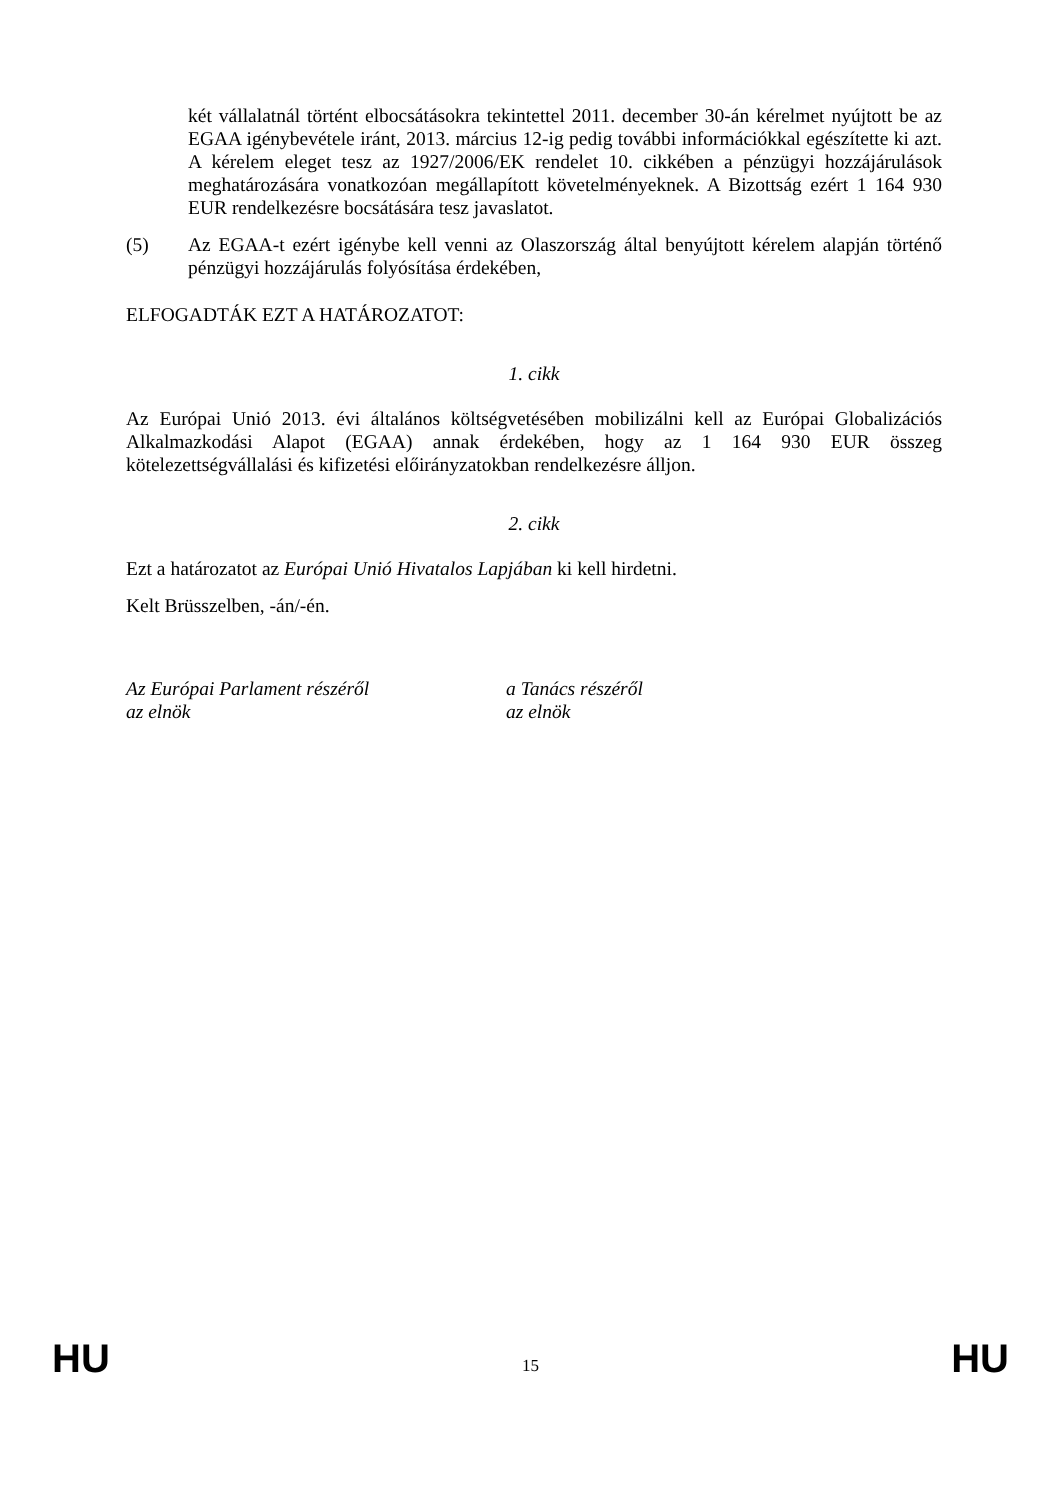két vállalatnál történt elbocsátásokra tekintettel 2011. december 30-án kérelmet nyújtott be az EGAA igénybevétele iránt, 2013. március 12-ig pedig további információkkal egészítette ki azt. A kérelem eleget tesz az 1927/2006/EK rendelet 10. cikkében a pénzügyi hozzájárulások meghatározására vonatkozóan megállapított követelményeknek. A Bizottság ezért 1 164 930 EUR rendelkezésre bocsátására tesz javaslatot.
(5) Az EGAA-t ezért igénybe kell venni az Olaszország által benyújtott kérelem alapján történő pénzügyi hozzájárulás folyósítása érdekében,
ELFOGADTÁK EZT A HATÁROZATOT:
1. cikk
Az Európai Unió 2013. évi általános költségvetésében mobilizálni kell az Európai Globalizációs Alkalmazkodási Alapot (EGAA) annak érdekében, hogy az 1 164 930 EUR összeg kötelezettségvállalási és kifizetési előirányzatokban rendelkezésre álljon.
2. cikk
Ezt a határozatot az Európai Unió Hivatalos Lapjában ki kell hirdetni.
Kelt Brüsszelben, -án/-én.
Az Európai Parlament részéről
az elnök
a Tanács részéről
az elnök
HU 15 HU